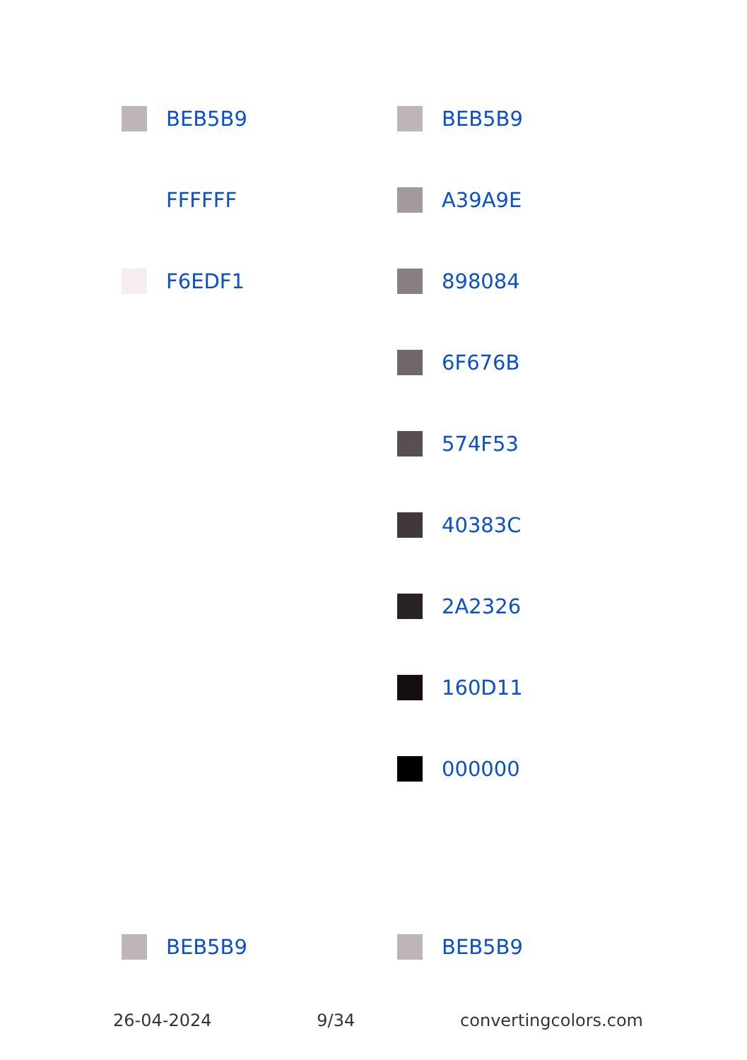BEB5B9
FFFFFF
F6EDF1
BEB5B9
A39A9E
898084
6F676B
574F53
40383C
2A2326
160D11
000000
BEB5B9 BEB5B9
26-04-2024 9/34 convertingcolors.com